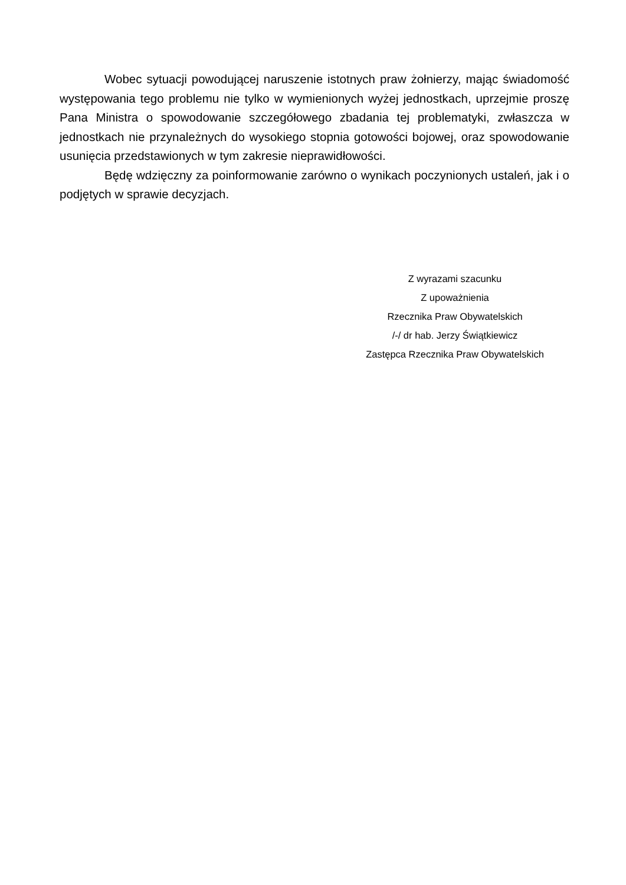Wobec sytuacji powodującej naruszenie istotnych praw żołnierzy, mając świadomość występowania tego problemu nie tylko w wymienionych wyżej jednostkach, uprzejmie proszę Pana Ministra o spowodowanie szczegółowego zbadania tej problematyki, zwłaszcza w jednostkach nie przynależnych do wysokiego stopnia gotowości bojowej, oraz spowodowanie usunięcia przedstawionych w tym zakresie nieprawidłowości.
Będę wdzięczny za poinformowanie zarówno o wynikach poczynionych ustaleń, jak i o podjętych w sprawie decyzjach.
Z wyrazami szacunku
Z upoważnienia
Rzecznika Praw Obywatelskich
/-/ dr hab. Jerzy Świątkiewicz
Zastępca Rzecznika Praw Obywatelskich